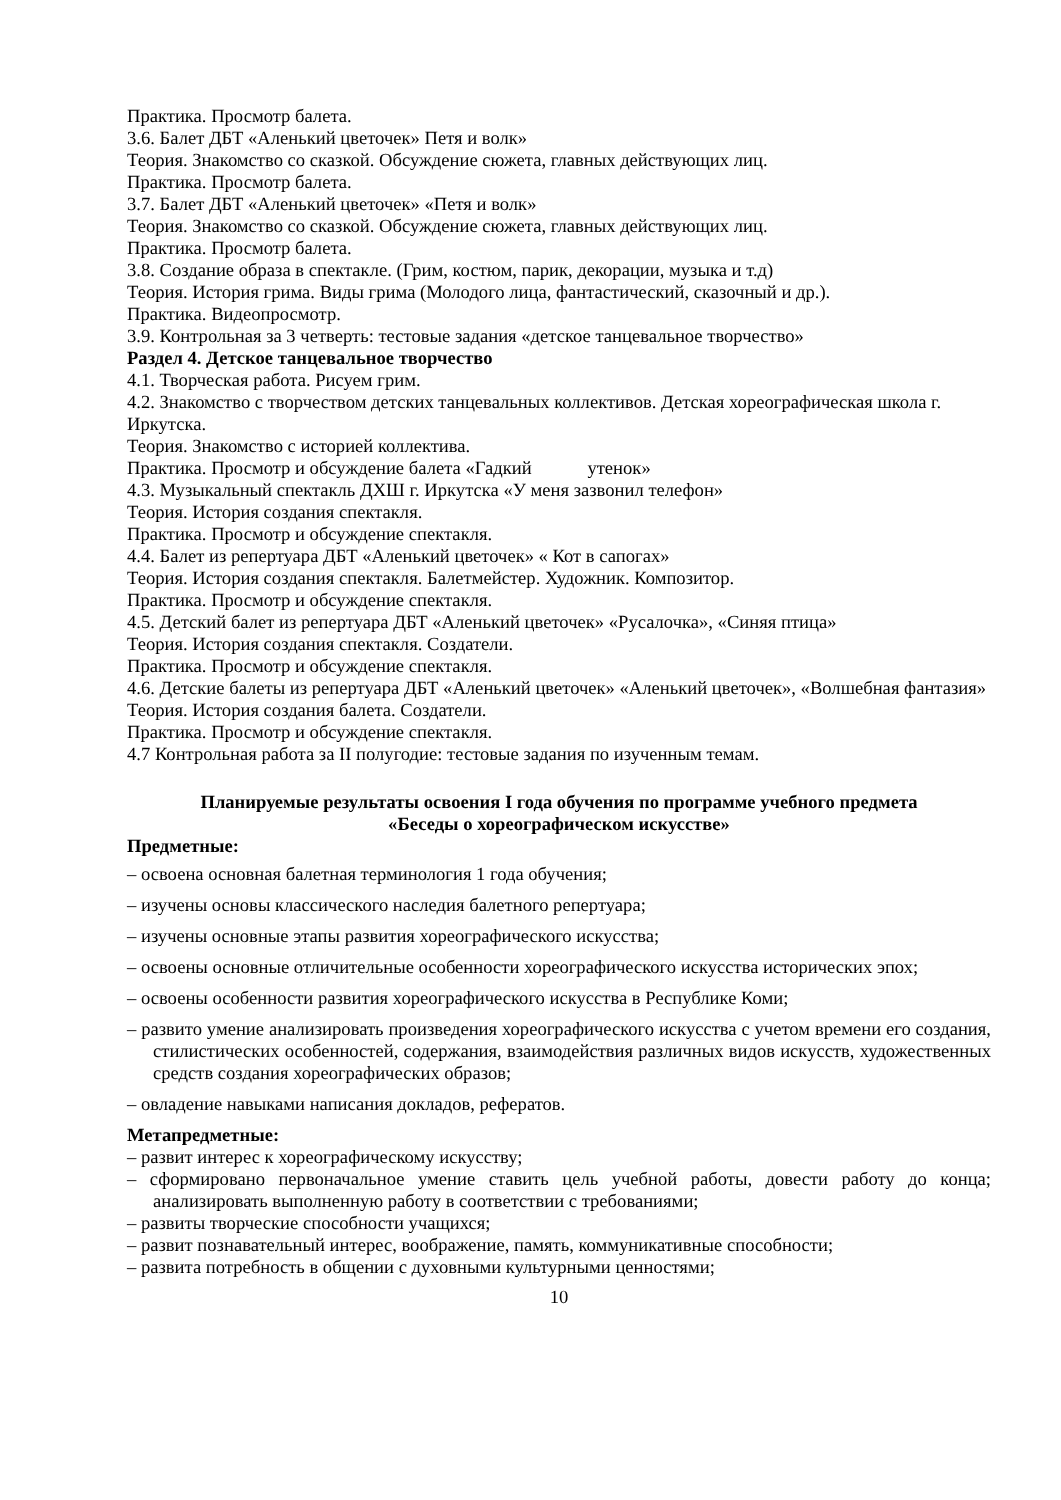Практика. Просмотр балета.
3.6. Балет ДБТ «Аленький цветочек» Петя и волк»
Теория. Знакомство со сказкой. Обсуждение сюжета, главных действующих лиц.
Практика. Просмотр балета.
3.7. Балет ДБТ «Аленький цветочек» «Петя и волк»
Теория. Знакомство со сказкой. Обсуждение сюжета, главных действующих лиц.
Практика. Просмотр балета.
3.8. Создание образа в спектакле. (Грим, костюм, парик, декорации, музыка и т.д)
Теория. История грима. Виды грима (Молодого лица, фантастический, сказочный и др.).
Практика. Видеопросмотр.
3.9. Контрольная за 3 четверть: тестовые задания «детское танцевальное творчество»
Раздел 4. Детское танцевальное творчество
4.1. Творческая работа. Рисуем грим.
4.2. Знакомство с творчеством детских танцевальных коллективов. Детская хореографическая школа г. Иркутска.
Теория. Знакомство с историей коллектива.
Практика. Просмотр и обсуждение балета «Гадкий утенок»
4.3. Музыкальный спектакль ДХШ г. Иркутска «У меня зазвонил телефон»
Теория. История создания спектакля.
Практика. Просмотр и обсуждение спектакля.
4.4. Балет из репертуара ДБТ «Аленький цветочек» « Кот в сапогах»
Теория. История создания спектакля. Балетмейстер. Художник. Композитор.
Практика. Просмотр и обсуждение спектакля.
4.5. Детский балет из репертуара ДБТ «Аленький цветочек» «Русалочка», «Синяя птица»
Теория. История создания спектакля. Создатели.
Практика. Просмотр и обсуждение спектакля.
4.6. Детские балеты из репертуара ДБТ «Аленький цветочек» «Аленький цветочек», «Волшебная фантазия»
Теория. История создания балета. Создатели.
Практика. Просмотр и обсуждение спектакля.
4.7 Контрольная работа за II полугодие: тестовые задания по изученным темам.
Планируемые результаты освоения I года обучения по программе учебного предмета
«Беседы о хореографическом искусстве»
Предметные:
– освоена основная балетная терминология 1 года обучения;
– изучены основы классического наследия балетного репертуара;
– изучены основные этапы развития хореографического искусства;
– освоены основные отличительные особенности хореографического искусства исторических эпох;
– освоены особенности развития хореографического искусства в Республике Коми;
– развито умение анализировать произведения хореографического искусства с учетом времени его создания, стилистических особенностей, содержания, взаимодействия различных видов искусств, художественных средств создания хореографических образов;
– овладение навыками написания докладов, рефератов.
Метапредметные:
– развит интерес к хореографическому искусству;
– сформировано первоначальное умение ставить цель учебной работы, довести работу до конца; анализировать выполненную работу в соответствии с требованиями;
– развиты творческие способности учащихся;
– развит познавательный интерес, воображение, память, коммуникативные способности;
– развита потребность в общении с духовными культурными ценностями;
10